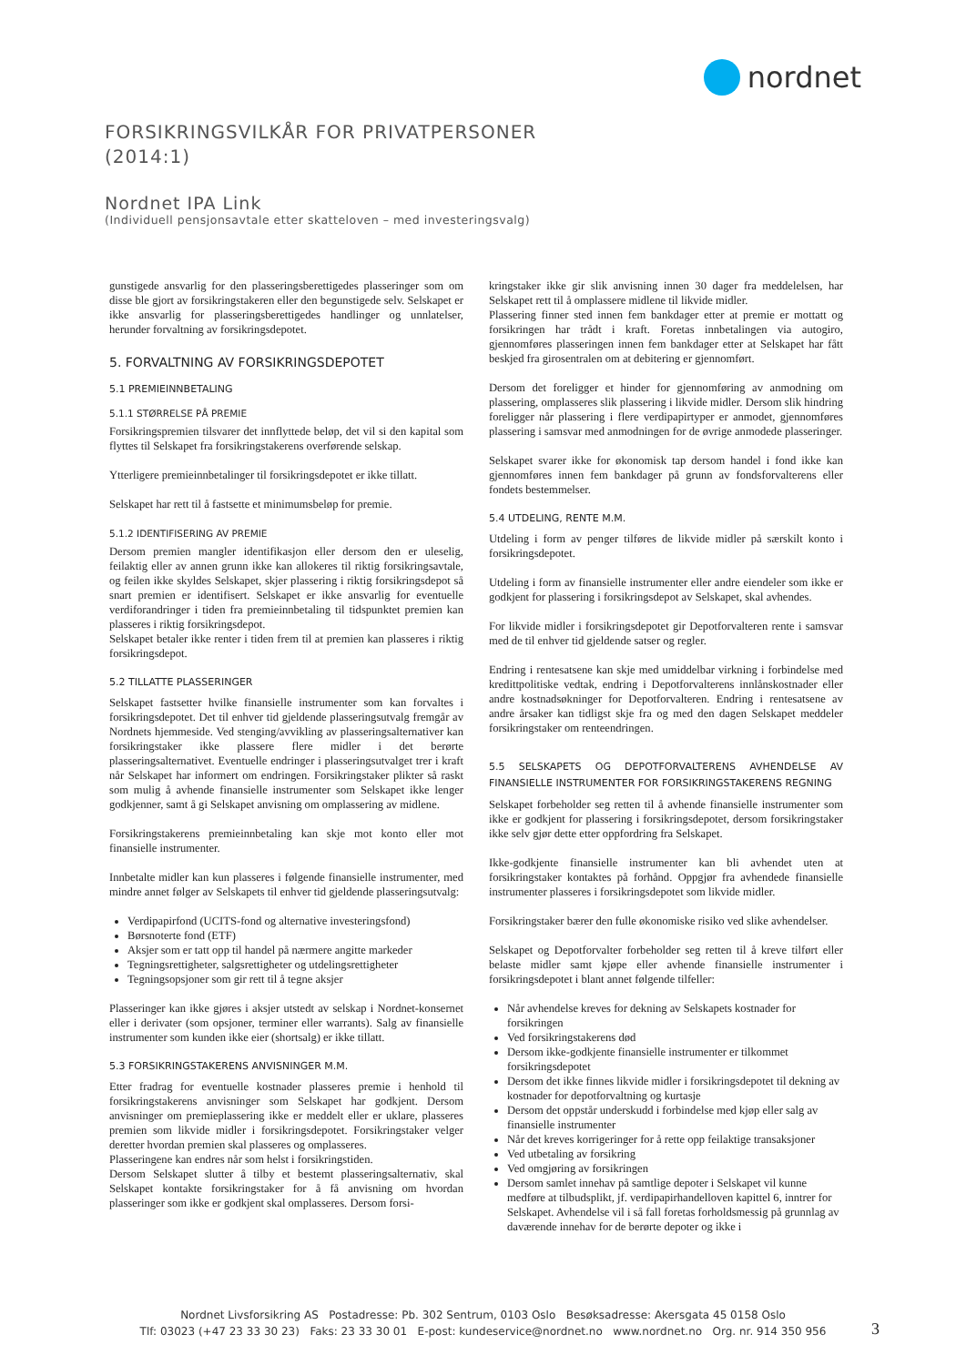nordnet
FORSIKRINGSVILKÅR FOR PRIVATPERSONER
(2014:1)
Nordnet IPA Link
(Individuell pensjonsavtale etter skatteloven – med investeringsvalg)
gunstigede ansvarlig for den plasseringsberettigedes plasseringer som om disse ble gjort av forsikringstakeren eller den begunstigede selv. Selskapet er ikke ansvarlig for plasseringsberettigedes handlinger og unnlatelser, herunder forvaltning av forsikringsdepotet.
5. FORVALTNING AV FORSIKRINGSDEPOTET
5.1 PREMIEINNBETALING
5.1.1 STØRRELSE PÅ PREMIE
Forsikringspremien tilsvarer det innflyttede beløp, det vil si den kapital som flyttes til Selskapet fra forsikringstakerens overførende selskap.
Ytterligere premieinnbetalinger til forsikringsdepotet er ikke tillatt.
Selskapet har rett til å fastsette et minimumsbeløp for premie.
5.1.2 IDENTIFISERING AV PREMIE
Dersom premien mangler identifikasjon eller dersom den er uleselig, feilaktig eller av annen grunn ikke kan allokeres til riktig forsikringsavtale, og feilen ikke skyldes Selskapet, skjer plassering i riktig forsikringsdepot så snart premien er identifisert. Selskapet er ikke ansvarlig for eventuelle verdiforandringer i tiden fra premieinnbetaling til tidspunktet premien kan plasseres i riktig forsikringsdepot.
Selskapet betaler ikke renter i tiden frem til at premien kan plasseres i riktig forsikringsdepot.
5.2 TILLATTE PLASSERINGER
Selskapet fastsetter hvilke finansielle instrumenter som kan forvaltes i forsikringsdepotet. Det til enhver tid gjeldende plasseringsutvalg fremgår av Nordnets hjemmeside. Ved stenging/avvikling av plasseringsalternativer kan forsikringstaker ikke plassere flere midler i det berørte plasseringsalternativet. Eventuelle endringer i plasseringsutvalget trer i kraft når Selskapet har informert om endringen. Forsikringstaker plikter så raskt som mulig å avhende finansielle instrumenter som Selskapet ikke lenger godkjenner, samt å gi Selskapet anvisning om omplassering av midlene.
Forsikringstakerens premieinnbetaling kan skje mot konto eller mot finansielle instrumenter.
Innbetalte midler kan kun plasseres i følgende finansielle instrumenter, med mindre annet følger av Selskapets til enhver tid gjeldende plasseringsutvalg:
Verdipapirfond (UCITS-fond og alternative investeringsfond)
Børsnoterte fond (ETF)
Aksjer som er tatt opp til handel på nærmere angitte markeder
Tegningsrettigheter, salgsrettigheter og utdelingsrettigheter
Tegningsopsjoner som gir rett til å tegne aksjer
Plasseringer kan ikke gjøres i aksjer utstedt av selskap i Nordnet-konsernet eller i derivater (som opsjoner, terminer eller warrants). Salg av finansielle instrumenter som kunden ikke eier (shortsalg) er ikke tillatt.
5.3 FORSIKRINGSTAKERENS ANVISNINGER M.M.
Etter fradrag for eventuelle kostnader plasseres premie i henhold til forsikringstakerens anvisninger som Selskapet har godkjent. Dersom anvisninger om premieplassering ikke er meddelt eller er uklare, plasseres premien som likvide midler i forsikringsdepotet. Forsikringstaker velger deretter hvordan premien skal plasseres og omplasseres.
Plasseringene kan endres når som helst i forsikringstiden.
Dersom Selskapet slutter å tilby et bestemt plasseringsalternativ, skal Selskapet kontakte forsikringstaker for å få anvisning om hvordan plasseringer som ikke er godkjent skal omplasseres. Dersom forsi-
kringstaker ikke gir slik anvisning innen 30 dager fra meddelelsen, har Selskapet rett til å omplassere midlene til likvide midler.
Plassering finner sted innen fem bankdager etter at premie er mottatt og forsikringen har trådt i kraft. Foretas innbetalingen via autogiro, gjennomføres plasseringen innen fem bankdager etter at Selskapet har fått beskjed fra girosentralen om at debitering er gjennomført.
Dersom det foreligger et hinder for gjennomføring av anmodning om plassering, omplasseres slik plassering i likvide midler. Dersom slik hindring foreligger når plassering i flere verdipapirtyper er anmodet, gjennomføres plassering i samsvar med anmodningen for de øvrige anmodede plasseringer.
Selskapet svarer ikke for økonomisk tap dersom handel i fond ikke kan gjennomføres innen fem bankdager på grunn av fondsforvalterens eller fondets bestemmelser.
5.4 UTDELING, RENTE M.M.
Utdeling i form av penger tilføres de likvide midler på særskilt konto i forsikringsdepotet.
Utdeling i form av finansielle instrumenter eller andre eiendeler som ikke er godkjent for plassering i forsikringsdepot av Selskapet, skal avhendes.
For likvide midler i forsikringsdepotet gir Depotforvalteren rente i samsvar med de til enhver tid gjeldende satser og regler.
Endring i rentesatsene kan skje med umiddelbar virkning i forbindelse med kredittpolitiske vedtak, endring i Depotforvalterens innlånskostnader eller andre kostnadsøkninger for Depotforvalteren. Endring i rentesatsene av andre årsaker kan tidligst skje fra og med den dagen Selskapet meddeler forsikringstaker om renteendringen.
5.5 SELSKAPETS OG DEPOTFORVALTERENS AVHENDELSE AV FINANSIELLE INSTRUMENTER FOR FORSIKRINGSTAKERENS REGNING
Selskapet forbeholder seg retten til å avhende finansielle instrumenter som ikke er godkjent for plassering i forsikringsdepotet, dersom forsikringstaker ikke selv gjør dette etter oppfordring fra Selskapet.
Ikke-godkjente finansielle instrumenter kan bli avhendet uten at forsikringstaker kontaktes på forhånd. Oppgjør fra avhendede finansielle instrumenter plasseres i forsikringsdepotet som likvide midler.
Forsikringstaker bærer den fulle økonomiske risiko ved slike avhendelser.
Selskapet og Depotforvalter forbeholder seg retten til å kreve tilført eller belaste midler samt kjøpe eller avhende finansielle instrumenter i forsikringsdepotet i blant annet følgende tilfeller:
Når avhendelse kreves for dekning av Selskapets kostnader for forsikringen
Ved forsikringstakerens død
Dersom ikke-godkjente finansielle instrumenter er tilkommet forsikringsdepotet
Dersom det ikke finnes likvide midler i forsikringsdepotet til dekning av kostnader for depotforvaltning og kurtasje
Dersom det oppstår underskudd i forbindelse med kjøp eller salg av finansielle instrumenter
Når det kreves korrigeringer for å rette opp feilaktige transaksjoner
Ved utbetaling av forsikring
Ved omgjøring av forsikringen
Dersom samlet innehav på samtlige depoter i Selskapet vil kunne medføre at tilbudsplikt, jf. verdipapirhandelloven kapittel 6, inntrer for Selskapet. Avhendelse vil i så fall foretas forholdsmessig på grunnlag av daværende innehav for de berørte depoter og ikke i
Nordnet Livsforsikring AS Postadresse: Pb. 302 Sentrum, 0103 Oslo Besøksadresse: Akersgata 45 0158 Oslo
Tlf: 03023 (+47 23 33 30 23) Faks: 23 33 30 01 E-post: kundeservice@nordnet.no www.nordnet.no Org. nr. 914 350 956
3